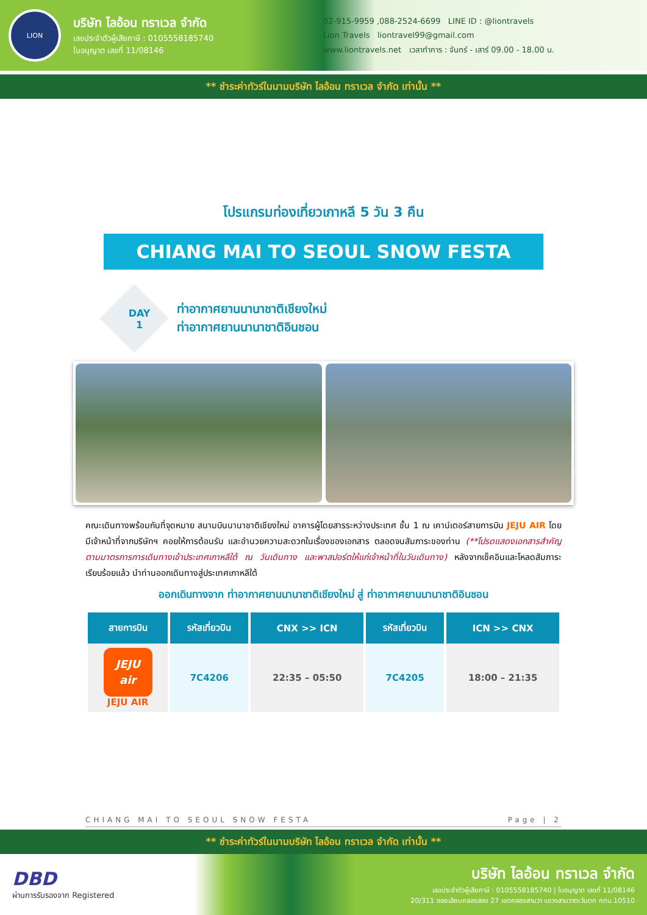LION
บริษัท ไลอ้อน ทราเวล จำกัด
เลขประจำตัวผู้เสียภาษี : 0105558185740
ใบอนุญาต เลขที่ 11/08146
02-915-9959 ,088-2524-6699 LINE ID : @liontravels
Lion Travels liontravel99@gmail.com
www.liontravels.net เวลาทำการ : จันทร์ - เสาร์ 09.00 - 18.00 น.
** ชำระค่าทัวร์ในนามบริษัท ไลอ้อน ทราเวล จำกัด เท่านั้น **
โปรแกรมท่องเที่ยวเกาหลี 5 วัน 3 คืน
CHIANG MAI TO SEOUL SNOW FESTA
DAY
1
ท่าอากาศยานนานาชาติเชียงใหม่
ท่าอากาศยานนานาชาติอินชอน
คณะเดินทางพร้อมกันที่จุดหมาย สนามบินนานาชาติเชียงใหม่ อาคารผู้โดยสารระหว่างประเทศ ชั้น 1 ณ เคาน์เตอร์สายการบิน JEJU AIR โดยมีเจ้าหน้าที่จากบริษัทฯ คอยให้การต้อนรับ และอำนวยความสะดวกในเรื่องของเอกสาร ตลอดจนสัมภาระของท่าน (**โปรดแสดงเอกสารสำคัญตามมาตรการการเดินทางเข้าประเทศเกาหลีใต้ ณ วันเดินทาง และพาสปอร์ตให้แก่เจ้าหน้าที่ในวันเดินทาง) หลังจากเช็คอินและโหลดสัมภาระเรียบร้อยแล้ว นำท่านออกเดินทางสู่ประเทศเกาหลีใต้
ออกเดินทางจาก ท่าอากาศยานนานาชาติเชียงใหม่ สู่ ท่าอากาศยานนานาชาติอินชอน
| สายการบิน | รหัสเที่ยวบิน | CNX >> ICN | รหัสเที่ยวบิน | ICN >> CNX |
| --- | --- | --- | --- | --- |
| JEJU air JEJU AIR | 7C4206 | 22:35 – 05:50 | 7C4205 | 18:00 – 21:35 |
CHIANG MAI TO SEOUL SNOW FESTA Page | 2
** ชำระค่าทัวร์ในนามบริษัท ไลอ้อน ทราเวล จำกัด เท่านั้น **
DBD
ผ่านการรับรองจาก Registered
บริษัท ไลอ้อน ทราเวล จำกัด
เลขประจำตัวผู้เสียภาษี : 0105558185740 | ใบอนุญาต เลขที่ 11/08146
20/311 ซอยเลียบคลองสอง 27 เขตคลองสามวา แขวงสามวาตะวันตก กทม.10510